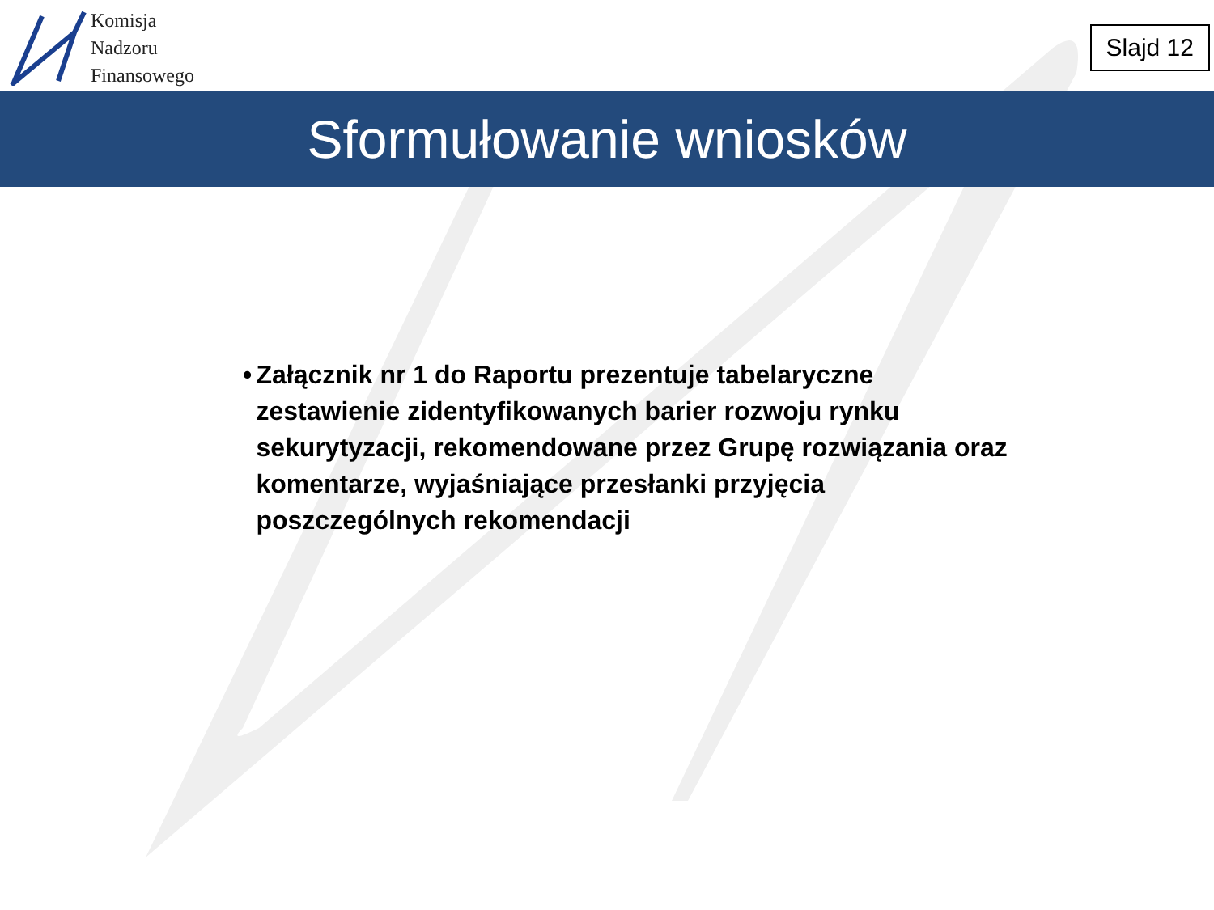Komisja
Nadzoru
Finansowego
Slajd 12
Sformułowanie wniosków
• Załącznik nr 1 do Raportu prezentuje tabelaryczne zestawienie zidentyfikowanych barier rozwoju rynku sekurytyzacji, rekomendowane przez Grupę rozwiązania oraz komentarze, wyjaśniające przesłanki przyjęcia poszczególnych rekomendacji